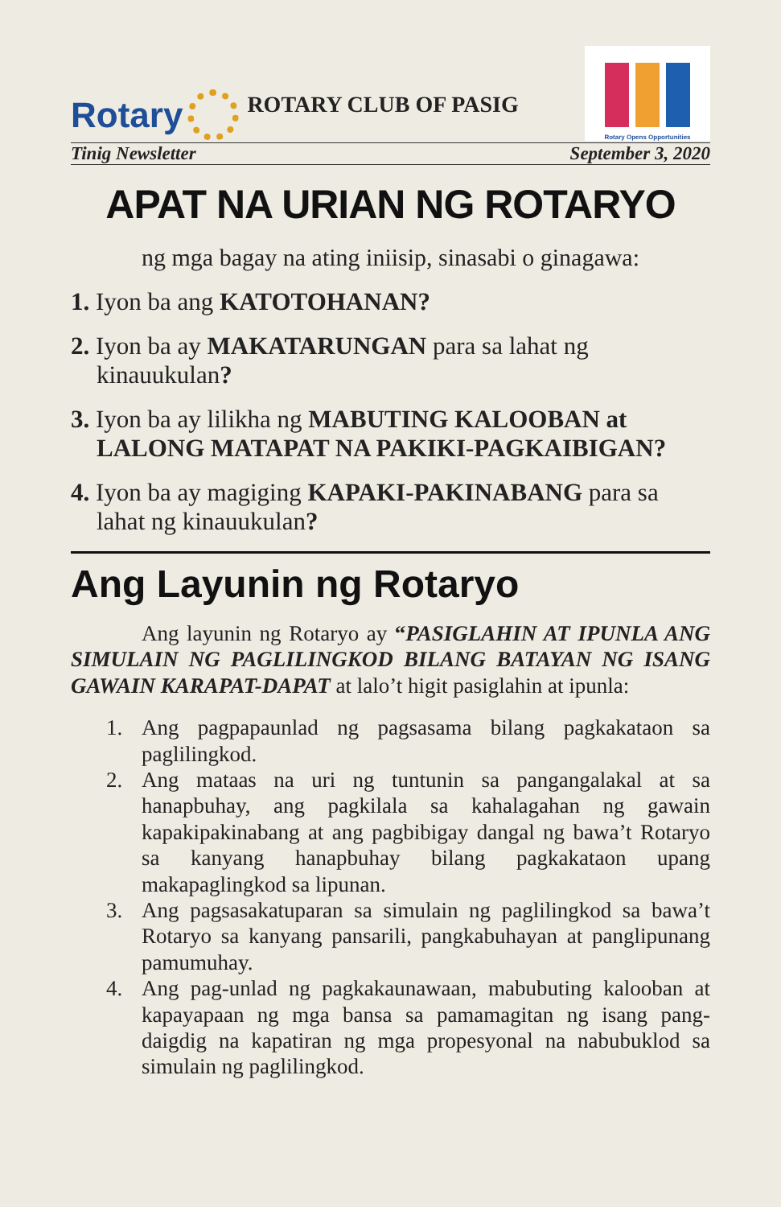Rotary
ROTARY CLUB OF PASIG
Rotary Opens Opportunities
Tinig Newsletter September 3, 2020
APAT NA URIAN NG ROTARYO
ng mga bagay na ating iniisip, sinasabi o ginagawa:
1. Iyon ba ang KATOTOHANAN?
2. Iyon ba ay MAKATARUNGAN para sa lahat ng kinauukulan?
3. Iyon ba ay lilikha ng MABUTING KALOOBAN at LALONG MATAPAT NA PAKIKI-PAGKAIBIGAN?
4. Iyon ba ay magiging KAPAKI-PAKINABANG para sa lahat ng kinauukulan?
Ang Layunin ng Rotaryo
Ang layunin ng Rotaryo ay “PASIGLAHIN AT IPUNLA ANG SIMULAIN NG PAGLILINGKOD BILANG BATAYAN NG ISANG GAWAIN KARAPAT-DAPAT at lalo’t higit pasiglahin at ipunla:
1. Ang pagpapaunlad ng pagsasama bilang pagkakataon sa paglilingkod.
2. Ang mataas na uri ng tuntunin sa pangangalakal at sa hanapbuhay, ang pagkilala sa kahalagahan ng gawain kapakipakinabang at ang pagbibigay dangal ng bawa’t Rotaryo sa kanyang hanapbuhay bilang pagkakataon upang makapaglingkod sa lipunan.
3. Ang pagsasakatuparan sa simulain ng paglilingkod sa bawa’t Rotaryo sa kanyang pansarili, pangkabuhayan at panglipunang pamumuhay.
4. Ang pag-unlad ng pagkakaunawaan, mabubuting kalooban at kapayapaan ng mga bansa sa pamamagitan ng isang pang-daigdig na kapatiran ng mga propesyonal na nabubuklod sa simulain ng paglilingkod.